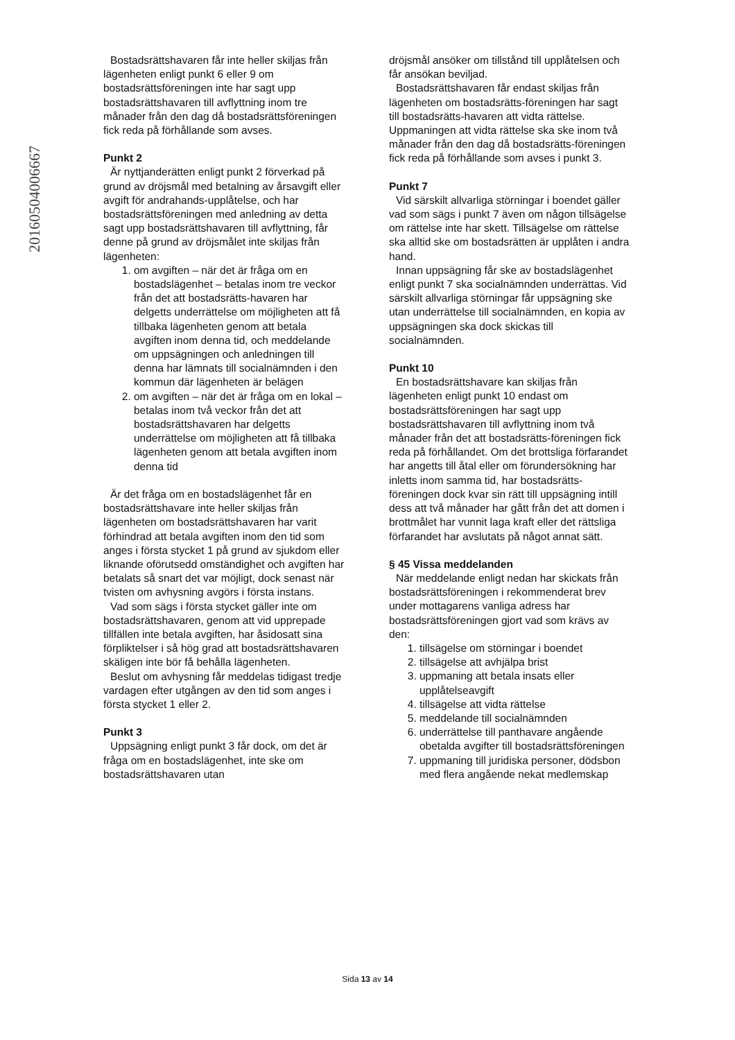20160504006667
Bostadsrättshavaren får inte heller skiljas från lägenheten enligt punkt 6 eller 9 om bostadsrättsföreningen inte har sagt upp bostadsrättshavaren till avflyttning inom tre månader från den dag då bostadsrättsföreningen fick reda på förhållande som avses.
Punkt 2
Är nyttjanderätten enligt punkt 2 förverkad på grund av dröjsmål med betalning av årsavgift eller avgift för andrahands-upplåtelse, och har bostadsrättsföreningen med anledning av detta sagt upp bostadsrättshavaren till avflyttning, får denne på grund av dröjsmålet inte skiljas från lägenheten:
1. om avgiften – när det är fråga om en bostadslägenhet – betalas inom tre veckor från det att bostadsrätts-havaren har delgetts underrättelse om möjligheten att få tillbaka lägenheten genom att betala avgiften inom denna tid, och meddelande om uppsägningen och anledningen till denna har lämnats till socialnämnden i den kommun där lägenheten är belägen
2. om avgiften – när det är fråga om en lokal – betalas inom två veckor från det att bostadsrättshavaren har delgetts underrättelse om möjligheten att få tillbaka lägenheten genom att betala avgiften inom denna tid
Är det fråga om en bostadslägenhet får en bostadsrättshavare inte heller skiljas från lägenheten om bostadsrättshavaren har varit förhindrad att betala avgiften inom den tid som anges i första stycket 1 på grund av sjukdom eller liknande oförutsedd omständighet och avgiften har betalats så snart det var möjligt, dock senast när tvisten om avhysning avgörs i första instans.
Vad som sägs i första stycket gäller inte om bostadsrättshavaren, genom att vid upprepade tillfällen inte betala avgiften, har åsidosatt sina förpliktelser i så hög grad att bostadsrättshavaren skäligen inte bör få behålla lägenheten.
Beslut om avhysning får meddelas tidigast tredje vardagen efter utgången av den tid som anges i första stycket 1 eller 2.
Punkt 3
Uppsägning enligt punkt 3 får dock, om det är fråga om en bostadslägenhet, inte ske om bostadsrättshavaren utan
dröjsmål ansöker om tillstånd till upplåtelsen och får ansökan beviljad.
Bostadsrättshavaren får endast skiljas från lägenheten om bostadsrätts-föreningen har sagt till bostadsrätts-havaren att vidta rättelse. Uppmaningen att vidta rättelse ska ske inom två månader från den dag då bostadsrätts-föreningen fick reda på förhållande som avses i punkt 3.
Punkt 7
Vid särskilt allvarliga störningar i boendet gäller vad som sägs i punkt 7 även om någon tillsägelse om rättelse inte har skett. Tillsägelse om rättelse ska alltid ske om bostadsrätten är upplåten i andra hand.
Innan uppsägning får ske av bostadslägenhet enligt punkt 7 ska socialnämnden underrättas. Vid särskilt allvarliga störningar får uppsägning ske utan underrättelse till socialnämnden, en kopia av uppsägningen ska dock skickas till socialnämnden.
Punkt 10
En bostadsrättshavare kan skiljas från lägenheten enligt punkt 10 endast om bostadsrättsföreningen har sagt upp bostadsrättshavaren till avflyttning inom två månader från det att bostadsrätts-föreningen fick reda på förhållandet. Om det brottsliga förfarandet har angetts till åtal eller om förundersökning har inletts inom samma tid, har bostadsrätts-föreningen dock kvar sin rätt till uppsägning intill dess att två månader har gått från det att domen i brottmålet har vunnit laga kraft eller det rättsliga förfarandet har avslutats på något annat sätt.
§ 45 Vissa meddelanden
När meddelande enligt nedan har skickats från bostadsrättsföreningen i rekommenderat brev under mottagarens vanliga adress har bostadsrättsföreningen gjort vad som krävs av den:
1. tillsägelse om störningar i boendet
2. tillsägelse att avhjälpa brist
3. uppmaning att betala insats eller upplåtelseavgift
4. tillsägelse att vidta rättelse
5. meddelande till socialnämnden
6. underrättelse till panthavare angående obetalda avgifter till bostadsrättsföreningen
7. uppmaning till juridiska personer, dödsbon med flera angående nekat medlemskap
Sida 13 av 14